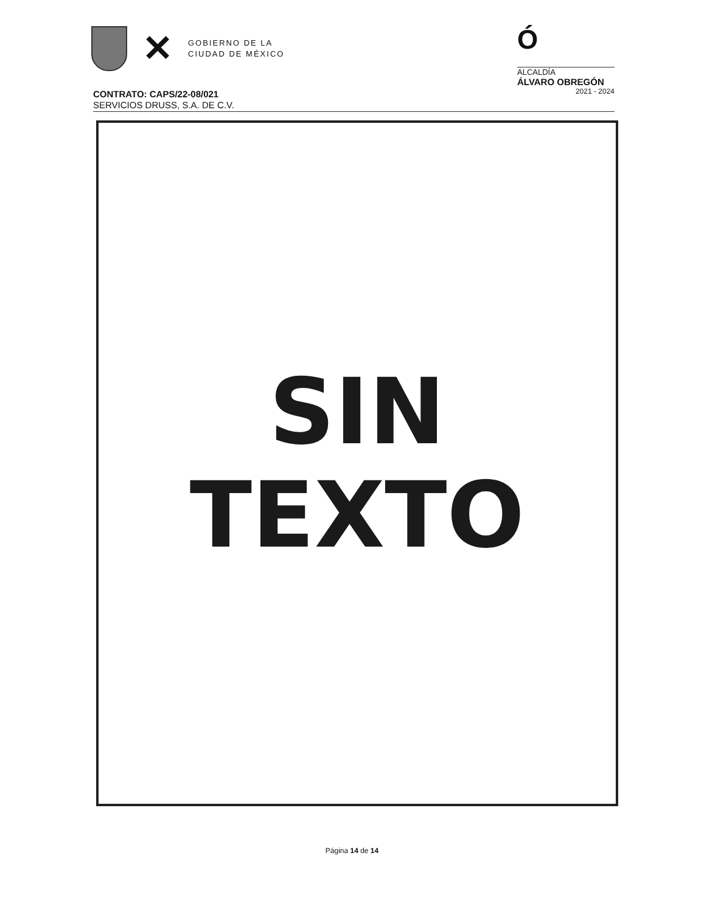✕
GOBIERNO DE LA
CIUDAD DE MÉXICO
Ó
ALCALDÍA
ÁLVARO OBREGÓN
2021 - 2024
CONTRATO: CAPS/22-08/021
SERVICIOS DRUSS, S.A. DE C.V.
SIN
TEXTO
Página 14 de 14